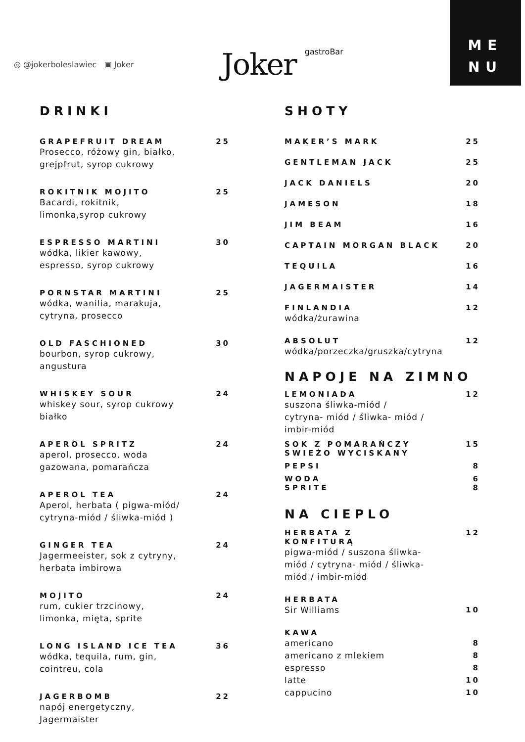ME
NU
◎ @jokerboleslawiec ▣ Joker
Joker gastroBar
DRINKI
GRAPEFRUIT DREAM 25
Prosecco, różowy gin, białko,
grejpfrut, syrop cukrowy
ROKITNIK MOJITO 25
Bacardi, rokitnik,
limonka,syrop cukrowy
ESPRESSO MARTINI 30
wódka, likier kawowy,
espresso, syrop cukrowy
PORNSTAR MARTINI 25
wódka, wanilia, marakuja,
cytryna, prosecco
OLD FASCHIONED 30
bourbon, syrop cukrowy,
angustura
WHISKEY SOUR 24
whiskey sour, syrop cukrowy
białko
APEROL SPRITZ 24
aperol, prosecco, woda
gazowana, pomarańcza
APEROL TEA 24
Aperol, herbata ( pigwa-miód/
cytryna-miód / śliwka-miód )
GINGER TEA 24
Jagermeeister, sok z cytryny,
herbata imbirowa
MOJITO 24
rum, cukier trzcinowy,
limonka, mięta, sprite
LONG ISLAND ICE TEA 36
wódka, tequila, rum, gin,
cointreu, cola
JAGERBOMB 22
napój energetyczny,
Jagermaister
SHOTY
MAKER’S MARK 25
GENTLEMAN JACK 25
JACK DANIELS 20
JAMESON 18
JIM BEAM 16
CAPTAIN MORGAN BLACK 20
TEQUILA 16
JAGERMAISTER 14
FINLANDIA 12
wódka/żurawina
ABSOLUT 12
wódka/porzeczka/gruszka/cytryna
NAPOJE NA ZIMNO
LEMONIADA 12
suszona śliwka-miód /
cytryna- miód / śliwka- miód /
imbir-miód
SOK Z POMARAŃCZY
SWIEŻO WYCISKANY 15
PEPSI 8
WODA 6
SPRITE 8
NA CIEPLO
HERBATA Z
KONFITURĄ 12
pigwa-miód / suszona śliwka-
miód / cytryna- miód / śliwka-
miód / imbir-miód
HERBATA
Sir Williams 10
KAWA
americano 8
americano z mlekiem 8
espresso 8
latte 10
cappucino 10